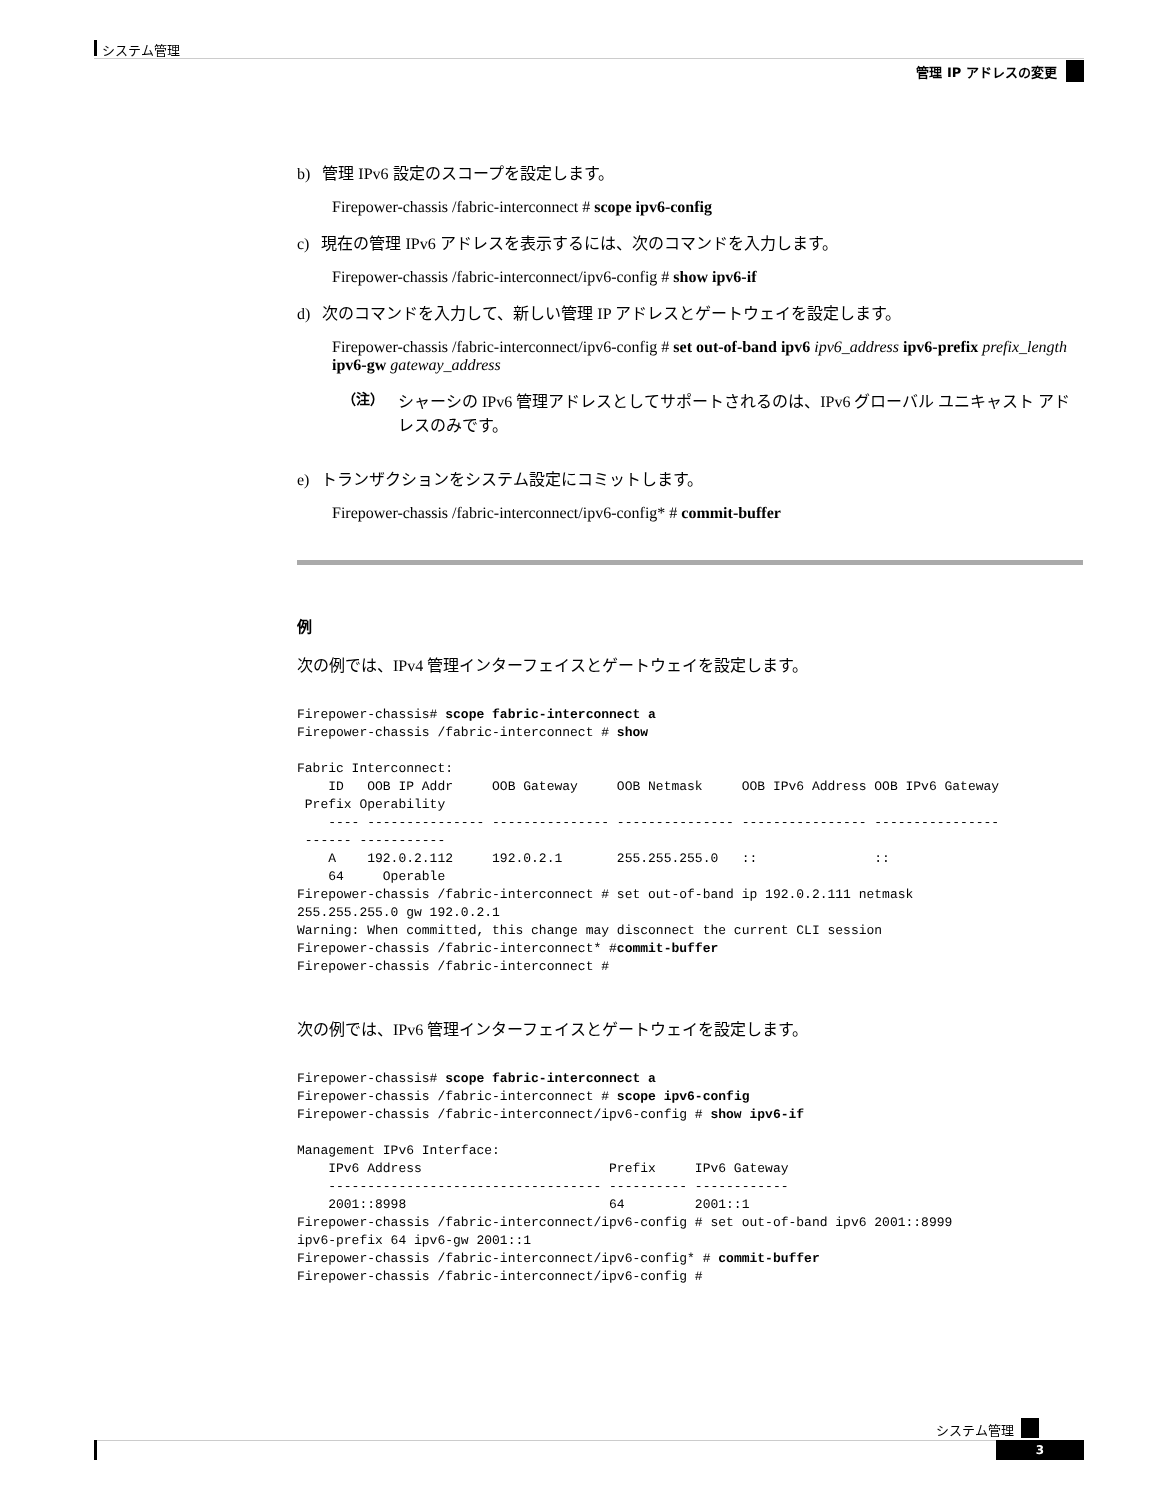システム管理
管理 IP アドレスの変更
b) 管理 IPv6 設定のスコープを設定します。
Firepower-chassis /fabric-interconnect # scope ipv6-config
c) 現在の管理 IPv6 アドレスを表示するには、次のコマンドを入力します。
Firepower-chassis /fabric-interconnect/ipv6-config # show ipv6-if
d) 次のコマンドを入力して、新しい管理 IP アドレスとゲートウェイを設定します。
Firepower-chassis /fabric-interconnect/ipv6-config # set out-of-band ipv6 ipv6_address ipv6-prefix prefix_length ipv6-gw gateway_address
（注） シャーシの IPv6 管理アドレスとしてサポートされるのは、IPv6 グローバル ユニキャスト アドレスのみです。
e) トランザクションをシステム設定にコミットします。
Firepower-chassis /fabric-interconnect/ipv6-config* # commit-buffer
例
次の例では、IPv4 管理インターフェイスとゲートウェイを設定します。
Firepower-chassis# scope fabric-interconnect a
Firepower-chassis /fabric-interconnect # show

Fabric Interconnect:
    ID   OOB IP Addr     OOB Gateway     OOB Netmask     OOB IPv6 Address OOB IPv6 Gateway
 Prefix Operability
    ---- --------------- --------------- --------------- ---------------- ----------------
 ------ -----------
    A    192.0.2.112     192.0.2.1       255.255.255.0   ::               ::
    64     Operable
Firepower-chassis /fabric-interconnect # set out-of-band ip 192.0.2.111 netmask
255.255.255.0 gw 192.0.2.1
Warning: When committed, this change may disconnect the current CLI session
Firepower-chassis /fabric-interconnect* #commit-buffer
Firepower-chassis /fabric-interconnect #
次の例では、IPv6 管理インターフェイスとゲートウェイを設定します。
Firepower-chassis# scope fabric-interconnect a
Firepower-chassis /fabric-interconnect # scope ipv6-config
Firepower-chassis /fabric-interconnect/ipv6-config # show ipv6-if

Management IPv6 Interface:
    IPv6 Address                        Prefix     IPv6 Gateway
    ----------------------------------- ---------- ------------
    2001::8998                          64         2001::1
Firepower-chassis /fabric-interconnect/ipv6-config # set out-of-band ipv6 2001::8999
ipv6-prefix 64 ipv6-gw 2001::1
Firepower-chassis /fabric-interconnect/ipv6-config* # commit-buffer
Firepower-chassis /fabric-interconnect/ipv6-config #
システム管理
3